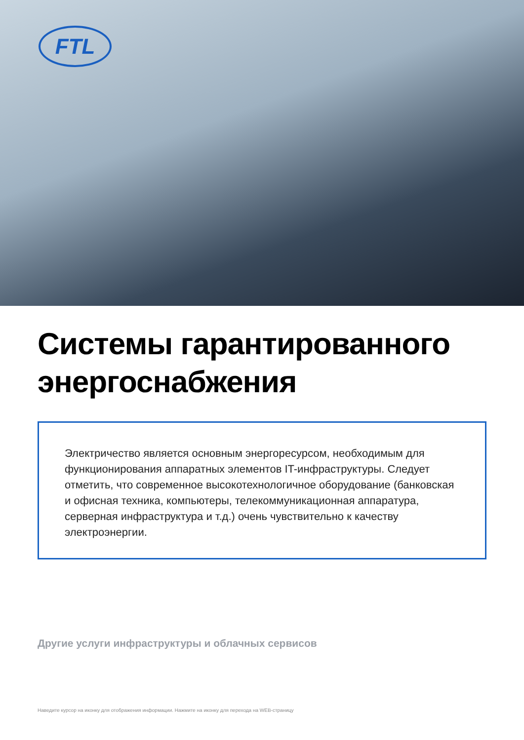FTL
Системы гарантированного энергоснабжения
Электричество является основным энергоресурсом, необходимым для функционирования аппаратных элементов IT-инфраструктуры. Следует отметить, что современное высокотехнологичное оборудование (банковская и офисная техника, компьютеры, телекоммуникационная аппаратура, серверная инфраструктура и т.д.) очень чувствительно к качеству электроэнергии.
Другие услуги инфраструктуры и облачных сервисов
Наведите курсор на иконку для отображения информации. Нажмите на иконку для перехода на WEB-страницу